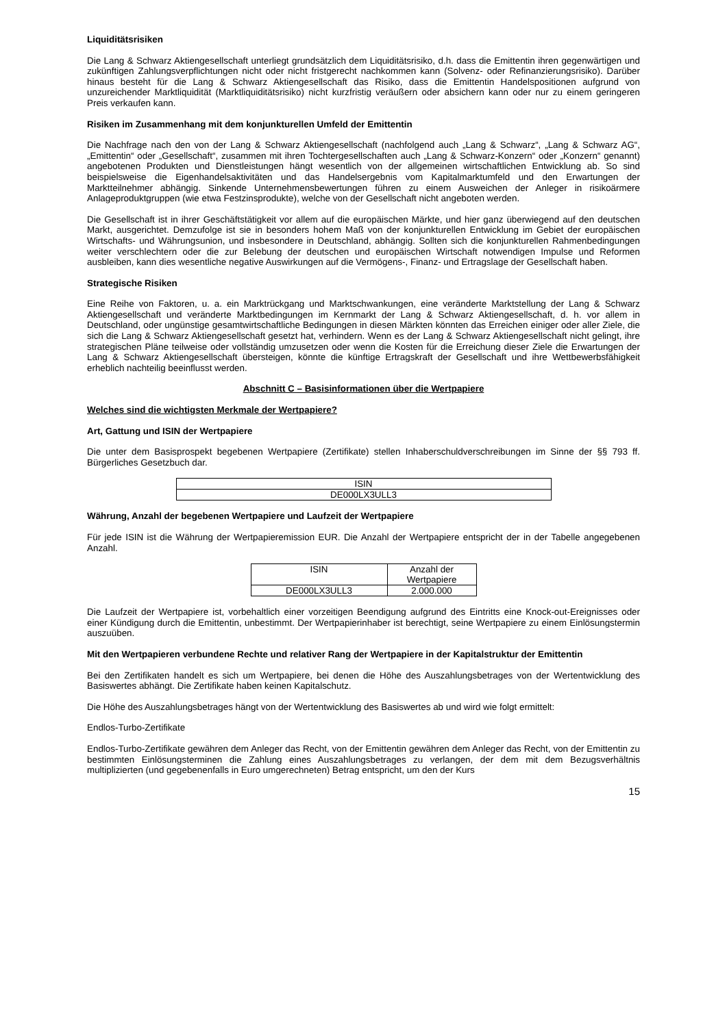Liquiditätsrisiken
Die Lang & Schwarz Aktiengesellschaft unterliegt grundsätzlich dem Liquiditätsrisiko, d.h. dass die Emittentin ihren gegenwärtigen und zukünftigen Zahlungsverpflichtungen nicht oder nicht fristgerecht nachkommen kann (Solvenz- oder Refinanzierungsrisiko). Darüber hinaus besteht für die Lang & Schwarz Aktiengesellschaft das Risiko, dass die Emittentin Handelspositionen aufgrund von unzureichender Marktliquidität (Marktliquiditätsrisiko) nicht kurzfristig veräußern oder absichern kann oder nur zu einem geringeren Preis verkaufen kann.
Risiken im Zusammenhang mit dem konjunkturellen Umfeld der Emittentin
Die Nachfrage nach den von der Lang & Schwarz Aktiengesellschaft (nachfolgend auch „Lang & Schwarz“, „Lang & Schwarz AG“, „Emittentin“ oder „Gesellschaft“, zusammen mit ihren Tochtergesellschaften auch „Lang & Schwarz-Konzern“ oder „Konzern“ genannt) angebotenen Produkten und Dienstleistungen hängt wesentlich von der allgemeinen wirtschaftlichen Entwicklung ab. So sind beispielsweise die Eigenhandelsaktivitäten und das Handelsergebnis vom Kapitalmarktumfeld und den Erwartungen der Marktteilnehmer abhängig. Sinkende Unternehmensbewertungen führen zu einem Ausweichen der Anleger in risikoärmere Anlageproduktgruppen (wie etwa Festzinsprodukte), welche von der Gesellschaft nicht angeboten werden.
Die Gesellschaft ist in ihrer Geschäftstätigkeit vor allem auf die europäischen Märkte, und hier ganz überwiegend auf den deutschen Markt, ausgerichtet. Demzufolge ist sie in besonders hohem Maß von der konjunkturellen Entwicklung im Gebiet der europäischen Wirtschafts- und Währungsunion, und insbesondere in Deutschland, abhängig. Sollten sich die konjunkturellen Rahmenbedingungen weiter verschlechtern oder die zur Belebung der deutschen und europäischen Wirtschaft notwendigen Impulse und Reformen ausbleiben, kann dies wesentliche negative Auswirkungen auf die Vermögens-, Finanz- und Ertragslage der Gesellschaft haben.
Strategische Risiken
Eine Reihe von Faktoren, u. a. ein Marktrückgang und Marktschwankungen, eine veränderte Marktstellung der Lang & Schwarz Aktiengesellschaft und veränderte Marktbedingungen im Kernmarkt der Lang & Schwarz Aktiengesellschaft, d. h. vor allem in Deutschland, oder ungünstige gesamtwirtschaftliche Bedingungen in diesen Märkten könnten das Erreichen einiger oder aller Ziele, die sich die Lang & Schwarz Aktiengesellschaft gesetzt hat, verhindern. Wenn es der Lang & Schwarz Aktiengesellschaft nicht gelingt, ihre strategischen Pläne teilweise oder vollständig umzusetzen oder wenn die Kosten für die Erreichung dieser Ziele die Erwartungen der Lang & Schwarz Aktiengesellschaft übersteigen, könnte die künftige Ertragskraft der Gesellschaft und ihre Wettbewerbsfähigkeit erheblich nachteilig beeinflusst werden.
Abschnitt C – Basisinformationen über die Wertpapiere
Welches sind die wichtigsten Merkmale der Wertpapiere?
Art, Gattung und ISIN der Wertpapiere
Die unter dem Basisprospekt begebenen Wertpapiere (Zertifikate) stellen Inhaberschuldverschreibungen im Sinne der §§ 793 ff. Bürgerliches Gesetzbuch dar.
| ISIN |
| DE000LX3ULL3 |
Währung, Anzahl der begebenen Wertpapiere und Laufzeit der Wertpapiere
Für jede ISIN ist die Währung der Wertpapieremission EUR. Die Anzahl der Wertpapiere entspricht der in der Tabelle angegebenen Anzahl.
| ISIN | Anzahl der Wertpapiere |
| DE000LX3ULL3 | 2.000.000 |
Die Laufzeit der Wertpapiere ist, vorbehaltlich einer vorzeitigen Beendigung aufgrund des Eintritts eine Knock-out-Ereignisses oder einer Kündigung durch die Emittentin, unbestimmt. Der Wertpapierinhaber ist berechtigt, seine Wertpapiere zu einem Einlösungstermin auszuüben.
Mit den Wertpapieren verbundene Rechte und relativer Rang der Wertpapiere in der Kapitalstruktur der Emittentin
Bei den Zertifikaten handelt es sich um Wertpapiere, bei denen die Höhe des Auszahlungsbetrages von der Wertentwicklung des Basiswertes abhängt. Die Zertifikate haben keinen Kapitalschutz.
Die Höhe des Auszahlungsbetrages hängt von der Wertentwicklung des Basiswertes ab und wird wie folgt ermittelt:
Endlos-Turbo-Zertifikate
Endlos-Turbo-Zertifikate gewähren dem Anleger das Recht, von der Emittentin gewähren dem Anleger das Recht, von der Emittentin zu bestimmten Einlösungsterminen die Zahlung eines Auszahlungsbetrages zu verlangen, der dem mit dem Bezugsverhältnis multiplizierten (und gegebenenfalls in Euro umgerechneten) Betrag entspricht, um den der Kurs
15